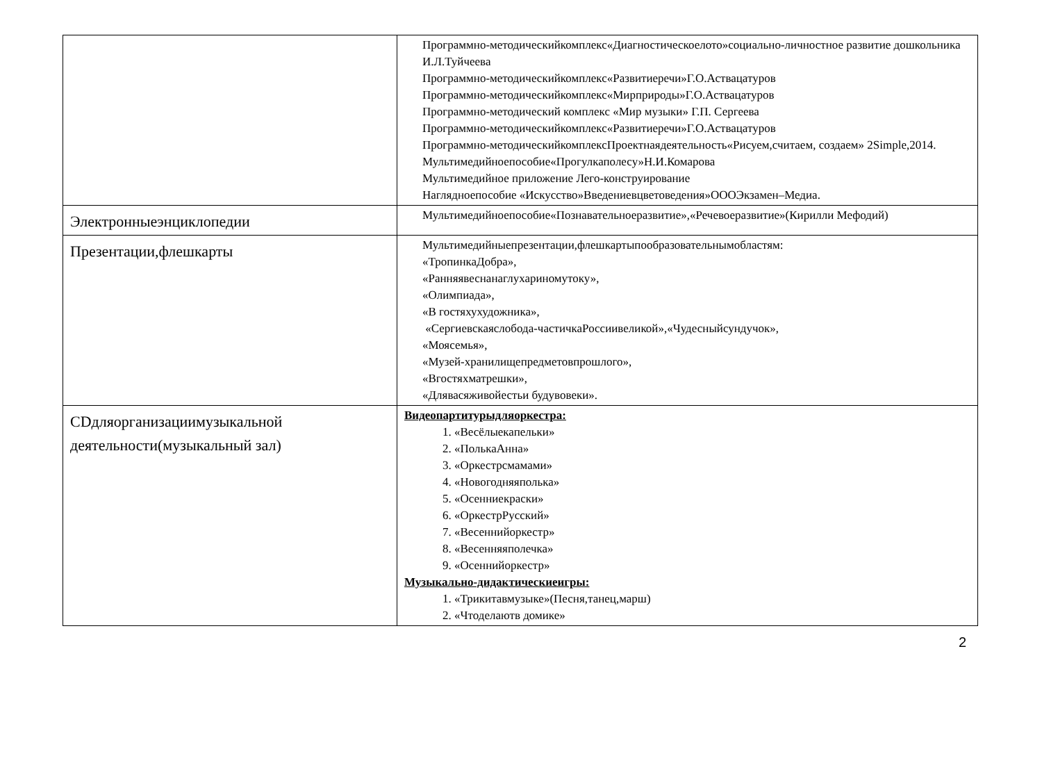| | Программно-методическийкомплекс«Диагностическоелото»социально-личностное развитие дошкольника И.Л.Туйчеева Программно-методическийкомплекс«Развитиеречи»Г.О.Аствацатуров Программно-методическийкомплекс«Мирприроды»Г.О.Аствацатуров Программно-методический комплекс «Мир музыки» Г.П. Сергеева Программно-методическийкомплекс«Развитиеречи»Г.О.Аствацатуров Программно-методическийкомплексПроектнаядеятельность«Рисуем,считаем, создаем» 2Simple,2014. Мультимедийноепособие«Прогулкаполесу»Н.И.Комарова Мультимедийное приложение Лего-конструирование Наглядноепособие «Искусство»Введениевцветоведения»ОООЭкзамен–Медиа. |
| Электронныеэнциклопедии | Мультимедийноепособие«Познавательноеразвитие»,«Речевоеразвитие»(Кирилли Мефодий) |
| Презентации,флешкарты | Мультимедийныепрезентации,флешкартыпообразовательнымобластям: «ТропинкаДобра», «Ранняявеснанаглухариномутоку», «Олимпиада», «В гостяхухудожника», «Сергиевскаяслобода-частичкаРоссиивеликой»,«Чудесныйсундучок», «Моясемья», «Музей-хранилищепредметовпрошлого», «Вгостяхматрешки», «Длявасяживойестьи будувовеки». |
| CDдляорганизациимузыкальной деятельности(музыкальный зал) | Видеопартитурыдляоркестра: 1. «Весёлыекапельки» 2. «ПолькаАнна» 3. «Оркестрсмамами» 4. «Новогодняяполька» 5. «Осенниекраски» 6. «ОркестрРусский» 7. «Весеннийоркестр» 8. «Весенняяполечка» 9. «Осеннийоркестр» Музыкально-дидактическиеигры: 1. «Трикитавмузыке»(Песня,танец,марш) 2. «Чтоделаютв домике» |
2